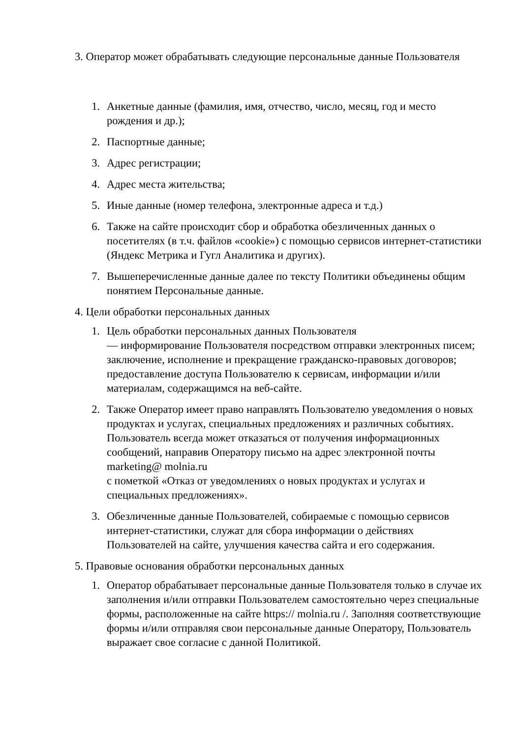3. Оператор может обрабатывать следующие персональные данные Пользователя
1. Анкетные данные (фамилия, имя, отчество, число, месяц, год и место рождения и др.);
2. Паспортные данные;
3. Адрес регистрации;
4. Адрес места жительства;
5. Иные данные (номер телефона, электронные адреса и т.д.)
6. Также на сайте происходит сбор и обработка обезличенных данных о посетителях (в т.ч. файлов «cookie») с помощью сервисов интернет-статистики (Яндекс Метрика и Гугл Аналитика и других).
7. Вышеперечисленные данные далее по тексту Политики объединены общим понятием Персональные данные.
4. Цели обработки персональных данных
1. Цель обработки персональных данных Пользователя
— информирование Пользователя посредством отправки электронных писем; заключение, исполнение и прекращение гражданско-правовых договоров; предоставление доступа Пользователю к сервисам, информации и/или материалам, содержащимся на веб-сайте.
2. Также Оператор имеет право направлять Пользователю уведомления о новых продуктах и услугах, специальных предложениях и различных событиях. Пользователь всегда может отказаться от получения информационных сообщений, направив Оператору письмо на адрес электронной почты marketing@ molnia.ru
с пометкой «Отказ от уведомлениях о новых продуктах и услугах и специальных предложениях».
3. Обезличенные данные Пользователей, собираемые с помощью сервисов интернет-статистики, служат для сбора информации о действиях Пользователей на сайте, улучшения качества сайта и его содержания.
5. Правовые основания обработки персональных данных
1. Оператор обрабатывает персональные данные Пользователя только в случае их заполнения и/или отправки Пользователем самостоятельно через специальные формы, расположенные на сайте https:// molnia.ru /. Заполняя соответствующие формы и/или отправляя свои персональные данные Оператору, Пользователь выражает свое согласие с данной Политикой.